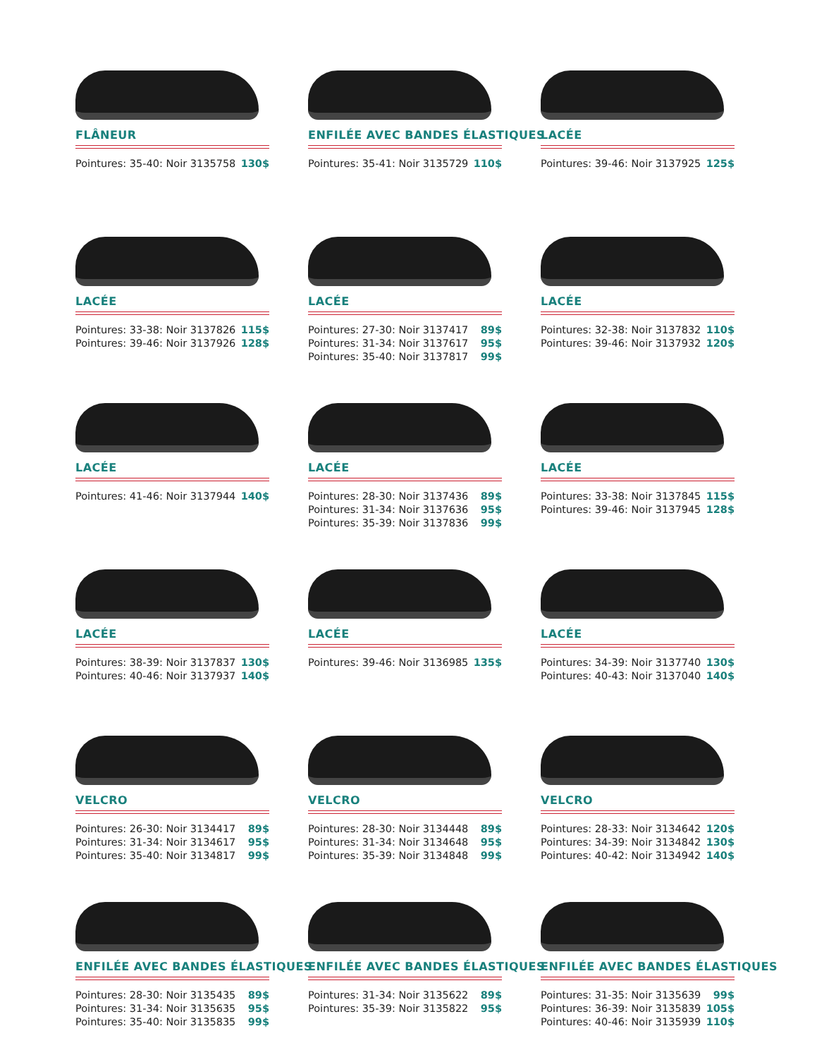FLÂNEUR
Pointures: 35-40: Noir 3135758 130$
ENFILÉE AVEC BANDES ÉLASTIQUES
Pointures: 35-41: Noir 3135729 110$
LACÉE
Pointures: 39-46: Noir 3137925 125$
LACÉE
Pointures: 33-38: Noir 3137826 115$
Pointures: 39-46: Noir 3137926 128$
LACÉE
Pointures: 27-30: Noir 3137417 89$
Pointures: 31-34: Noir 3137617 95$
Pointures: 35-40: Noir 3137817 99$
LACÉE
Pointures: 32-38: Noir 3137832 110$
Pointures: 39-46: Noir 3137932 120$
LACÉE
Pointures: 41-46: Noir 3137944 140$
LACÉE
Pointures: 28-30: Noir 3137436 89$
Pointures: 31-34: Noir 3137636 95$
Pointures: 35-39: Noir 3137836 99$
LACÉE
Pointures: 33-38: Noir 3137845 115$
Pointures: 39-46: Noir 3137945 128$
LACÉE
Pointures: 38-39: Noir 3137837 130$
Pointures: 40-46: Noir 3137937 140$
LACÉE
Pointures: 39-46: Noir 3136985 135$
LACÉE
Pointures: 34-39: Noir 3137740 130$
Pointures: 40-43: Noir 3137040 140$
VELCRO
Pointures: 26-30: Noir 3134417 89$
Pointures: 31-34: Noir 3134617 95$
Pointures: 35-40: Noir 3134817 99$
VELCRO
Pointures: 28-30: Noir 3134448 89$
Pointures: 31-34: Noir 3134648 95$
Pointures: 35-39: Noir 3134848 99$
VELCRO
Pointures: 28-33: Noir 3134642 120$
Pointures: 34-39: Noir 3134842 130$
Pointures: 40-42: Noir 3134942 140$
ENFILÉE AVEC BANDES ÉLASTIQUES
Pointures: 28-30: Noir 3135435 89$
Pointures: 31-34: Noir 3135635 95$
Pointures: 35-40: Noir 3135835 99$
ENFILÉE AVEC BANDES ÉLASTIQUES
Pointures: 31-34: Noir 3135622 89$
Pointures: 35-39: Noir 3135822 95$
ENFILÉE AVEC BANDES ÉLASTIQUES
Pointures: 31-35: Noir 3135639 99$
Pointures: 36-39: Noir 3135839 105$
Pointures: 40-46: Noir 3135939 110$